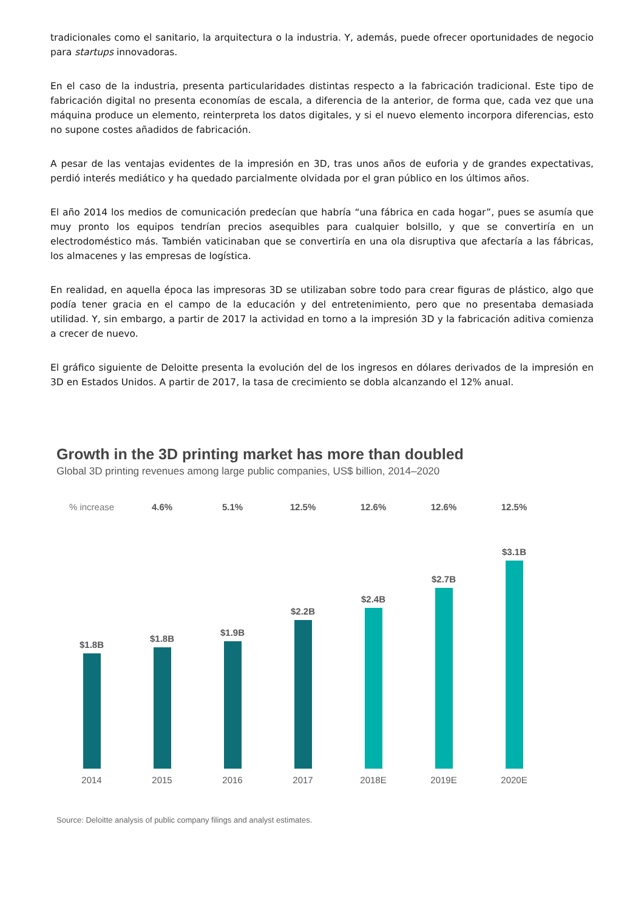tradicionales como el sanitario, la arquitectura o la industria. Y, además, puede ofrecer oportunidades de negocio para startups innovadoras.
En el caso de la industria, presenta particularidades distintas respecto a la fabricación tradicional. Este tipo de fabricación digital no presenta economías de escala, a diferencia de la anterior, de forma que, cada vez que una máquina produce un elemento, reinterpreta los datos digitales, y si el nuevo elemento incorpora diferencias, esto no supone costes añadidos de fabricación.
A pesar de las ventajas evidentes de la impresión en 3D, tras unos años de euforia y de grandes expectativas, perdió interés mediático y ha quedado parcialmente olvidada por el gran público en los últimos años.
El año 2014 los medios de comunicación predecían que habría “una fábrica en cada hogar”, pues se asumía que muy pronto los equipos tendrían precios asequibles para cualquier bolsillo, y que se convertiría en un electrodoméstico más. También vaticinaban que se convertiría en una ola disruptiva que afectaría a las fábricas, los almacenes y las empresas de logística.
En realidad, en aquella época las impresoras 3D se utilizaban sobre todo para crear figuras de plástico, algo que podía tener gracia en el campo de la educación y del entretenimiento, pero que no presentaba demasiada utilidad. Y, sin embargo, a partir de 2017 la actividad en torno a la impresión 3D y la fabricación aditiva comienza a crecer de nuevo.
El gráfico siguiente de Deloitte presenta la evolución del de los ingresos en dólares derivados de la impresión en 3D en Estados Unidos. A partir de 2017, la tasa de crecimiento se dobla alcanzando el 12% anual.
Growth in the 3D printing market has more than doubled
Global 3D printing revenues among large public companies, US$ billion, 2014–2020
% increase
$1.8B
4.6%
$1.8B
5.1%
$1.9B
12.5%
$2.2B
12.6%
$2.4B
12.6%
$2.7B
12.5%
$3.1B
2014 2015 2016 2017 2018E 2019E 2020E
Source: Deloitte analysis of public company filings and analyst estimates.